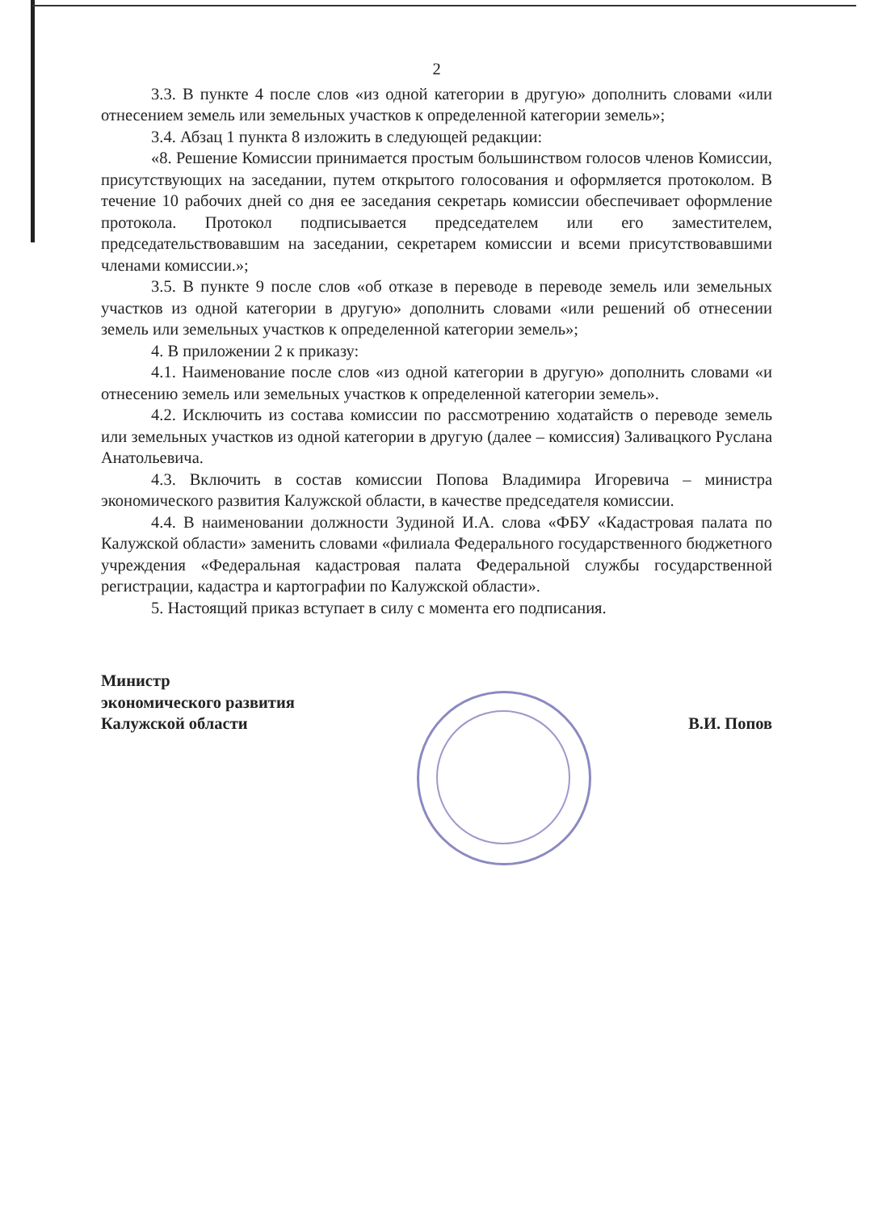2
3.3. В пункте 4 после слов «из одной категории в другую» дополнить словами «или отнесением земель или земельных участков к определенной категории земель»;
3.4. Абзац 1 пункта 8 изложить в следующей редакции:
«8. Решение Комиссии принимается простым большинством голосов членов Комиссии, присутствующих на заседании, путем открытого голосования и оформляется протоколом. В течение 10 рабочих дней со дня ее заседания секретарь комиссии обеспечивает оформление протокола. Протокол подписывается председателем или его заместителем, председательствовавшим на заседании, секретарем комиссии и всеми присутствовавшими членами комиссии.»;
3.5. В пункте 9 после слов «об отказе в переводе в переводе земель или земельных участков из одной категории в другую» дополнить словами «или решений об отнесении земель или земельных участков к определенной категории земель»;
4. В приложении 2 к приказу:
4.1. Наименование после слов «из одной категории в другую» дополнить словами «и отнесению земель или земельных участков к определенной категории земель».
4.2. Исключить из состава комиссии по рассмотрению ходатайств о переводе земель или земельных участков из одной категории в другую (далее – комиссия) Заливацкого Руслана Анатольевича.
4.3. Включить в состав комиссии Попова Владимира Игоревича – министра экономического развития Калужской области, в качестве председателя комиссии.
4.4. В наименовании должности Зудиной И.А. слова «ФБУ «Кадастровая палата по Калужской области» заменить словами «филиала Федерального государственного бюджетного учреждения «Федеральная кадастровая палата Федеральной службы государственной регистрации, кадастра и картографии по Калужской области».
5. Настоящий приказ вступает в силу с момента его подписания.
Министр
экономического развития
Калужской области
В.И. Попов